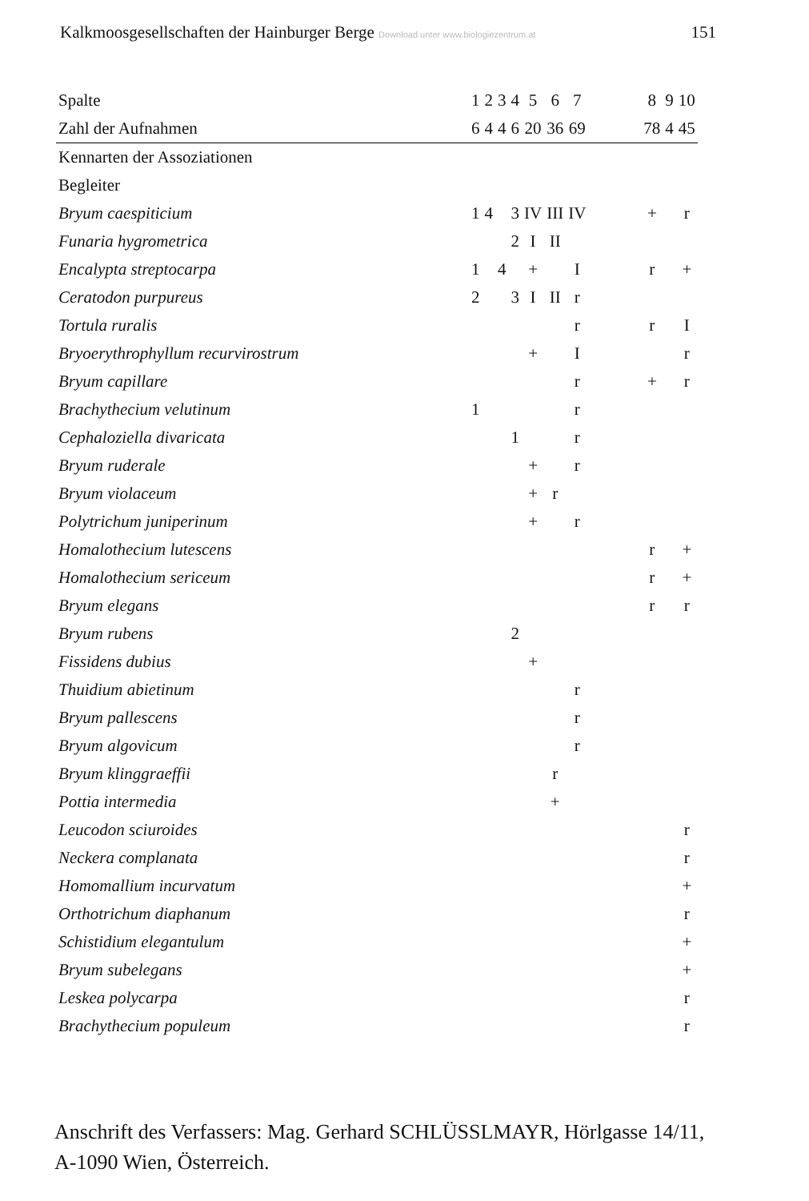Kalkmoosgesellschaften der Hainburger Berge Download unter www.biologiezentrum.at 151
| Spalte | 1 | 2 | 3 | 4 | 5 | 6 | 7 | | 8 | 9 | 10 |
| Zahl der Aufnahmen | 6 | 4 | 4 | 6 | 20 | 36 | 69 | | 78 | 4 | 45 |
| Kennarten der Assoziationen | | | | | | | | | | | |
| Begleiter | | | | | | | | | | | |
| Bryum caespiticium | 1 | 4 | | 3 | IV | III | IV | | + | | r |
| Funaria hygrometrica | | | | 2 | I | II | | | | | |
| Encalypta streptocarpa | 1 | | 4 | | + | | I | | r | | + |
| Ceratodon purpureus | 2 | | | 3 | I | II | r | | | | |
| Tortula ruralis | | | | | | | r | | r | | I |
| Bryoerythrophyllum recurvirostrum | | | | | + | | I | | | | r |
| Bryum capillare | | | | | | | r | | + | | r |
| Brachythecium velutinum | 1 | | | | | | r | | | | |
| Cephaloziella divaricata | | | | 1 | | | r | | | | |
| Bryum ruderale | | | | | + | | r | | | | |
| Bryum violaceum | | | | | + | r | | | | | |
| Polytrichum juniperinum | | | | | + | | r | | | | |
| Homalothecium lutescens | | | | | | | | | r | | + |
| Homalothecium sericeum | | | | | | | | | r | | + |
| Bryum elegans | | | | | | | | | r | | r |
| Bryum rubens | | | | 2 | | | | | | | |
| Fissidens dubius | | | | | + | | | | | | |
| Thuidium abietinum | | | | | | | r | | | | |
| Bryum pallescens | | | | | | | r | | | | |
| Bryum algovicum | | | | | | | r | | | | |
| Bryum klinggraeffii | | | | | | r | | | | | |
| Pottia intermedia | | | | | | + | | | | | |
| Leucodon sciuroides | | | | | | | | | | | r |
| Neckera complanata | | | | | | | | | | | r |
| Homomallium incurvatum | | | | | | | | | | | + |
| Orthotrichum diaphanum | | | | | | | | | | | r |
| Schistidium elegantulum | | | | | | | | | | | + |
| Bryum subelegans | | | | | | | | | | | + |
| Leskea polycarpa | | | | | | | | | | | r |
| Brachythecium populeum | | | | | | | | | | | r |
Anschrift des Verfassers: Mag. Gerhard SCHLÜSSLMAYR, Hörlgasse 14/11,
A-1090 Wien, Österreich.